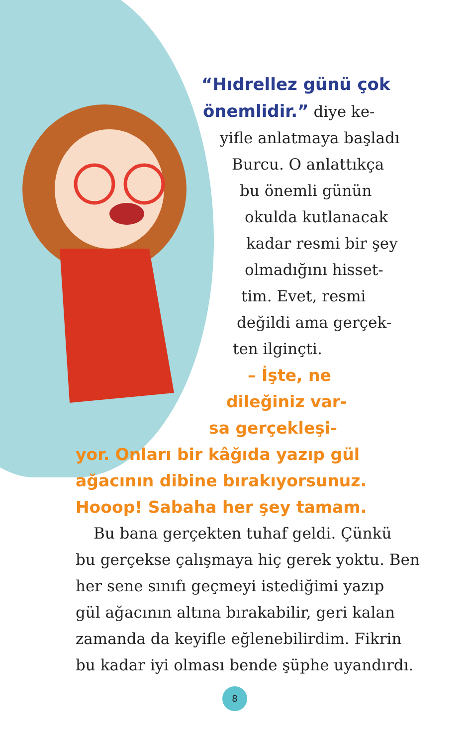“Hıdrellez günü çok
önemlidir.” diye ke-
yifle anlatmaya başladı
Burcu. O anlattıkça
bu önemli günün
okulda kutlanacak
kadar resmi bir şey
olmadığını hisset-
tim. Evet, resmi
değildi ama gerçek-
ten ilginçti.
– İşte, ne
dileğiniz var-
sa gerçekleşi-
yor. Onları bir kâğıda yazıp gül
ağacının dibine bırakıyorsunuz.
Hooop! Sabaha her şey tamam.
Bu bana gerçekten tuhaf geldi. Çünkü
bu gerçekse çalışmaya hiç gerek yoktu. Ben
her sene sınıfı geçmeyi istediğimi yazıp
gül ağacının altına bırakabilir, geri kalan
zamanda da keyifle eğlenebilirdim. Fikrin
bu kadar iyi olması bende şüphe uyandırdı.
8